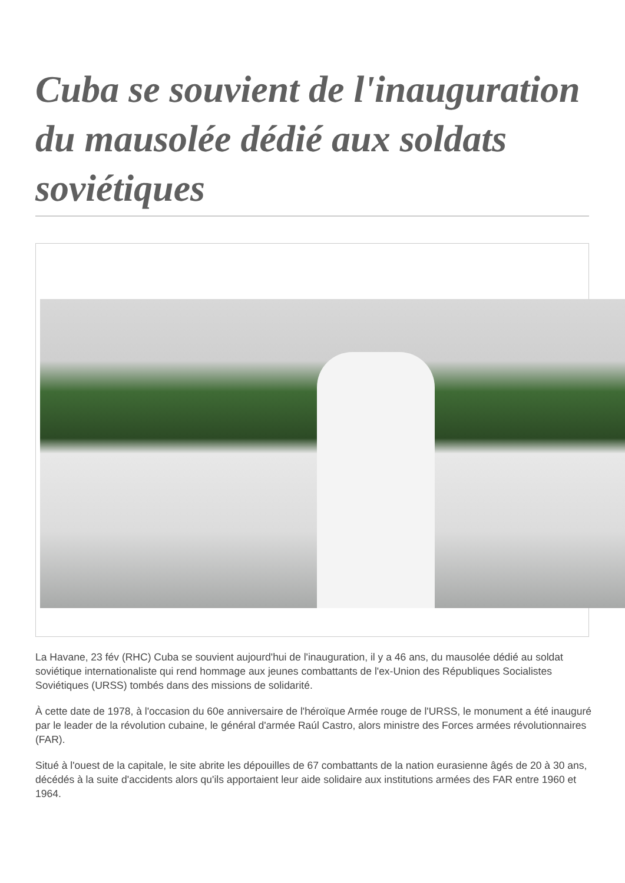Cuba se souvient de l'inauguration du mausolée dédié aux soldats soviétiques
La Havane, 23 fév (RHC) Cuba se souvient aujourd'hui de l'inauguration, il y a 46 ans, du mausolée dédié au soldat soviétique internationaliste qui rend hommage aux jeunes combattants de l'ex-Union des Républiques Socialistes Soviétiques (URSS) tombés dans des missions de solidarité.
À cette date de 1978, à l'occasion du 60e anniversaire de l'héroïque Armée rouge de l'URSS, le monument a été inauguré par le leader de la révolution cubaine, le général d'armée Raúl Castro, alors ministre des Forces armées révolutionnaires (FAR).
Situé à l'ouest de la capitale, le site abrite les dépouilles de 67 combattants de la nation eurasienne âgés de 20 à 30 ans, décédés à la suite d'accidents alors qu'ils apportaient leur aide solidaire aux institutions armées des FAR entre 1960 et 1964.